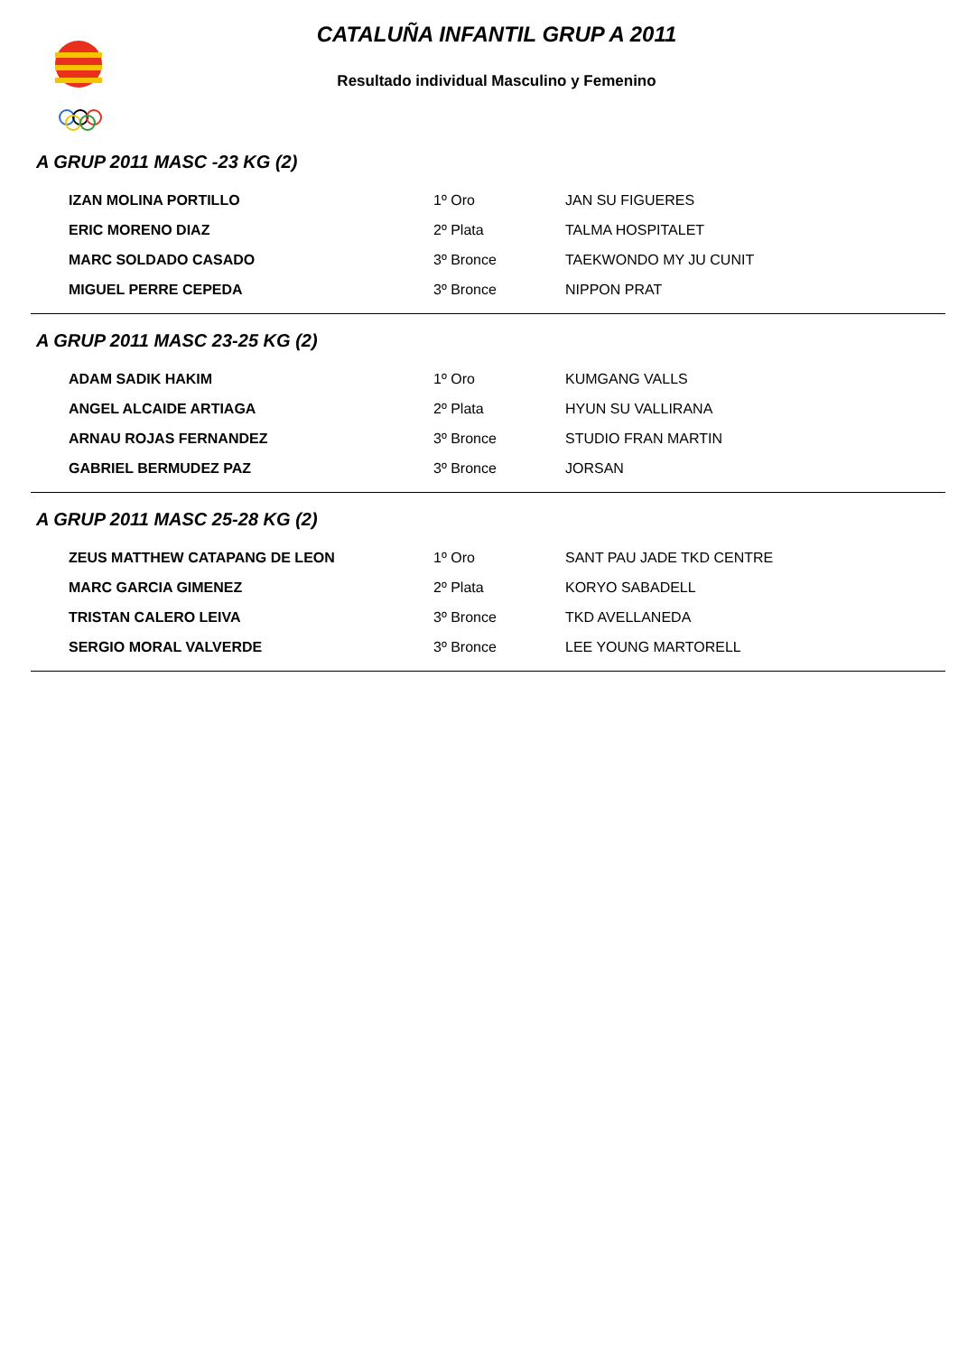CATALUÑA INFANTIL GRUP A 2011
Resultado individual Masculino y Femenino
A GRUP 2011 MASC -23 KG (2)
| IZAN MOLINA PORTILLO | 1º Oro | JAN SU FIGUERES |
| ERIC MORENO DIAZ | 2º Plata | TALMA HOSPITALET |
| MARC SOLDADO CASADO | 3º Bronce | TAEKWONDO MY JU CUNIT |
| MIGUEL PERRE CEPEDA | 3º Bronce | NIPPON PRAT |
A GRUP 2011 MASC 23-25 KG (2)
| ADAM SADIK HAKIM | 1º Oro | KUMGANG VALLS |
| ANGEL ALCAIDE ARTIAGA | 2º Plata | HYUN SU VALLIRANA |
| ARNAU ROJAS FERNANDEZ | 3º Bronce | STUDIO FRAN MARTIN |
| GABRIEL BERMUDEZ PAZ | 3º Bronce | JORSAN |
A GRUP 2011 MASC 25-28 KG (2)
| ZEUS MATTHEW CATAPANG DE LEON | 1º Oro | SANT PAU JADE TKD CENTRE |
| MARC GARCIA GIMENEZ | 2º Plata | KORYO SABADELL |
| TRISTAN CALERO LEIVA | 3º Bronce | TKD AVELLANEDA |
| SERGIO MORAL VALVERDE | 3º Bronce | LEE YOUNG MARTORELL |